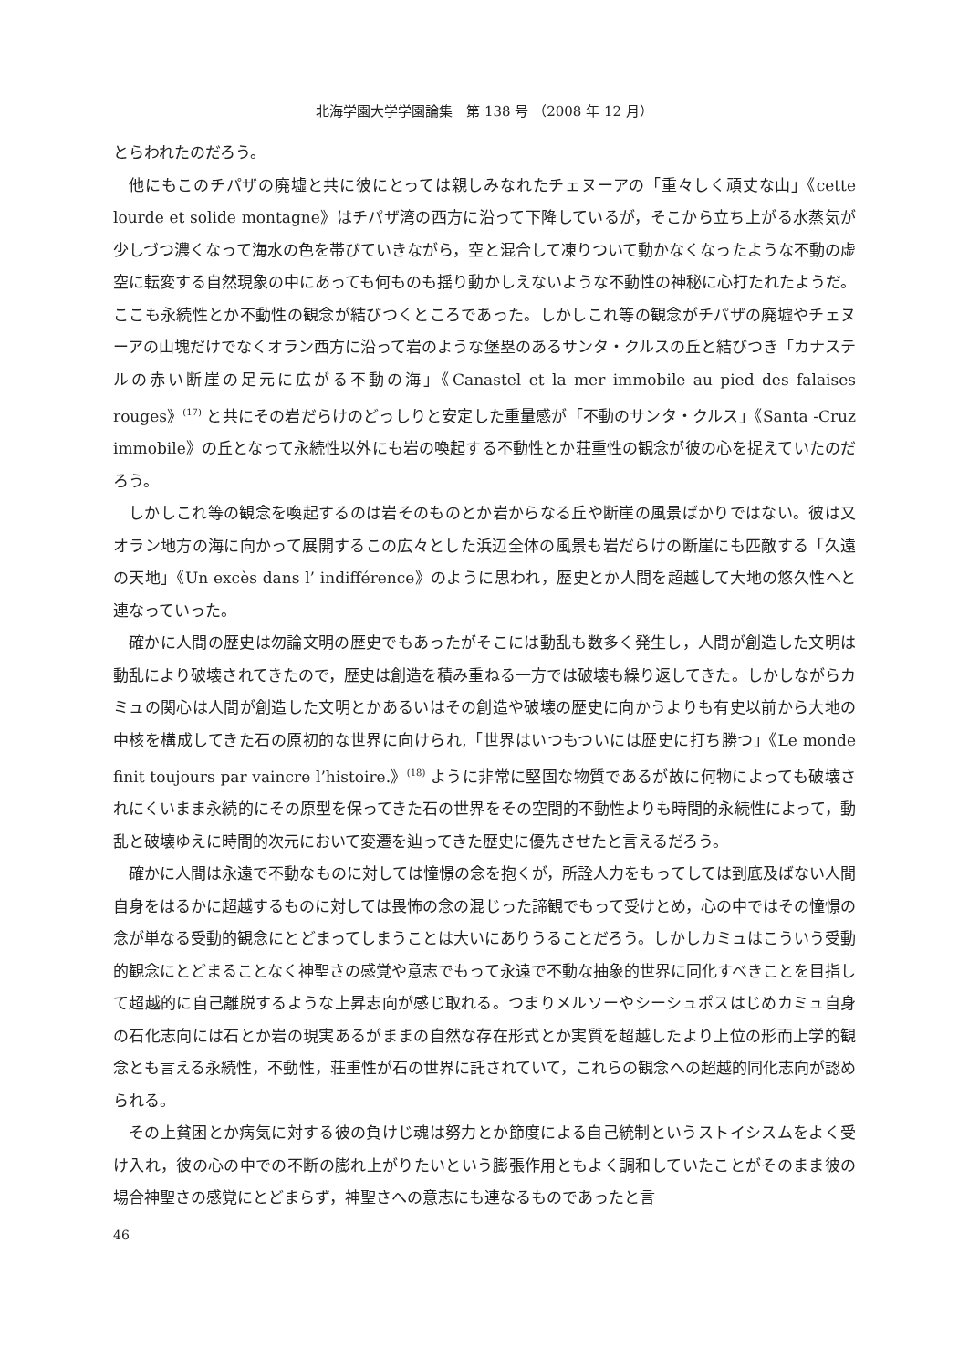北海学園大学学園論集　第 138 号 （2008 年 12 月）
とらわれたのだろう。
他にもこのチパザの廃墟と共に彼にとっては親しみなれたチェヌーアの「重々しく頑丈な山」《cette lourde et solide montagne》はチパザ湾の西方に沿って下降しているが，そこから立ち上がる水蒸気が少しづつ濃くなって海水の色を帯びていきながら，空と混合して凍りついて動かなくなったような不動の虚空に転変する自然現象の中にあっても何ものも揺り動かしえないような不動性の神秘に心打たれたようだ。ここも永続性とか不動性の観念が結びつくところであった。しかしこれ等の観念がチパザの廃墟やチェヌーアの山塊だけでなくオラン西方に沿って岩のような堡塁のあるサンタ・クルスの丘と結びつき「カナステルの赤い断崖の足元に広がる不動の海」《Canastel et la mer immobile au pied des falaises rouges》<sup>(17)</sup> と共にその岩だらけのどっしりと安定した重量感が「不動のサンタ・クルス」《Santa -Cruz immobile》の丘となって永続性以外にも岩の喚起する不動性とか荘重性の観念が彼の心を捉えていたのだろう。
しかしこれ等の観念を喚起するのは岩そのものとか岩からなる丘や断崖の風景ばかりではない。彼は又オラン地方の海に向かって展開するこの広々とした浜辺全体の風景も岩だらけの断崖にも匹敵する「久遠の天地」《Un excès dans l’ indifférence》のように思われ，歴史とか人間を超越して大地の悠久性へと連なっていった。
確かに人間の歴史は勿論文明の歴史でもあったがそこには動乱も数多く発生し，人間が創造した文明は動乱により破壊されてきたので，歴史は創造を積み重ねる一方では破壊も繰り返してきた。しかしながらカミュの関心は人間が創造した文明とかあるいはその創造や破壊の歴史に向かうよりも有史以前から大地の中核を構成してきた石の原初的な世界に向けられ,「世界はいつもついには歴史に打ち勝つ」《Le monde finit toujours par vaincre l’histoire.》<sup>(18)</sup> ように非常に堅固な物質であるが故に何物によっても破壊されにくいまま永続的にその原型を保ってきた石の世界をその空間的不動性よりも時間的永続性によって，動乱と破壊ゆえに時間的次元において変遷を辿ってきた歴史に優先させたと言えるだろう。
確かに人間は永遠で不動なものに対しては憧憬の念を抱くが，所詮人力をもってしては到底及ばない人間自身をはるかに超越するものに対しては畏怖の念の混じった諦観でもって受けとめ，心の中ではその憧憬の念が単なる受動的観念にとどまってしまうことは大いにありうることだろう。しかしカミュはこういう受動的観念にとどまることなく神聖さの感覚や意志でもって永遠で不動な抽象的世界に同化すべきことを目指して超越的に自己離脱するような上昇志向が感じ取れる。つまりメルソーやシーシュポスはじめカミュ自身の石化志向には石とか岩の現実あるがままの自然な存在形式とか実質を超越したより上位の形而上学的観念とも言える永続性，不動性，荘重性が石の世界に託されていて，これらの観念への超越的同化志向が認められる。
その上貧困とか病気に対する彼の負けじ魂は努力とか節度による自己統制というストイシスムをよく受け入れ，彼の心の中での不断の膨れ上がりたいという膨張作用ともよく調和していたことがそのまま彼の場合神聖さの感覚にとどまらず，神聖さへの意志にも連なるものであったと言
46